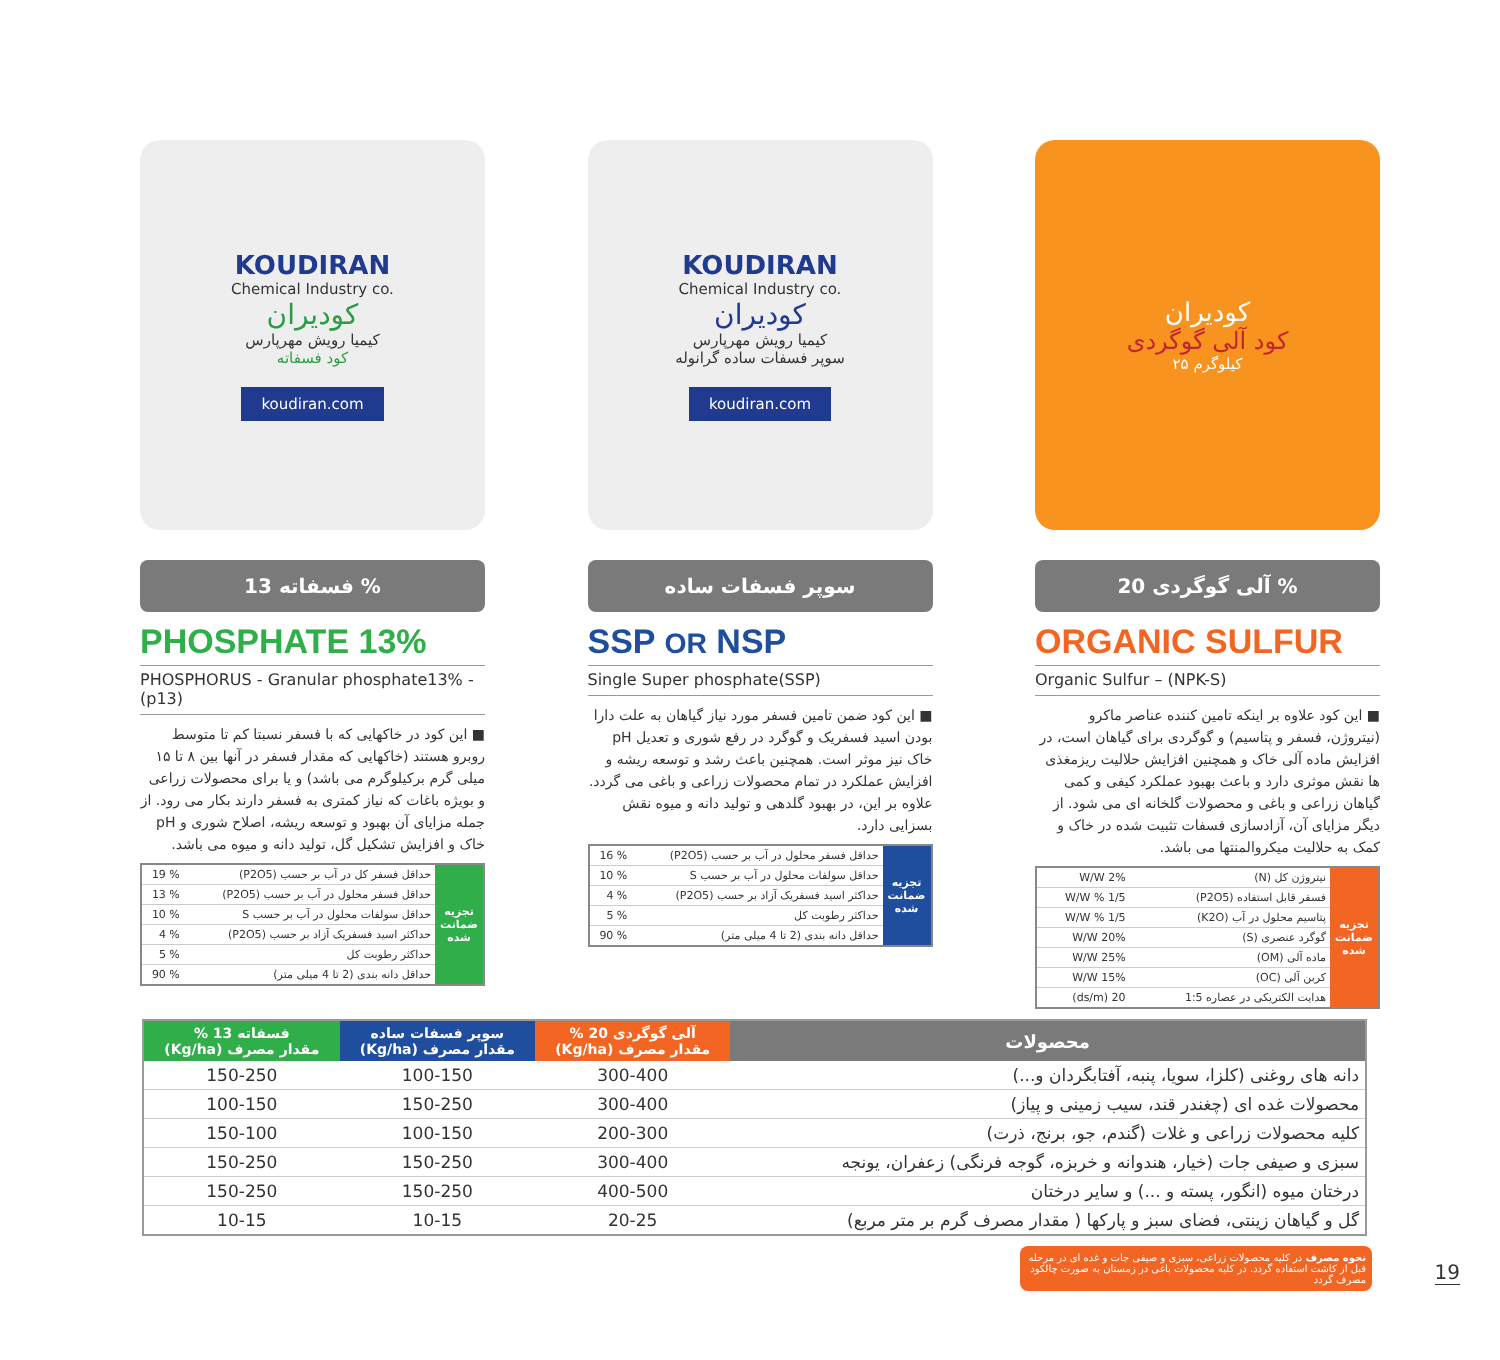KOUDIRAN
Chemical Industry co.
کودیران
کیمیا رویش مهرپارس
کود فسفاته
koudiran.com
فسفاته 13 %
PHOSPHATE 13%
PHOSPHORUS - Granular phosphate13% - (p13)
■ این کود در خاکهایی که با فسفر نسبتا کم تا متوسط روبرو هستند (خاکهایی که مقدار فسفر در آنها بین ۸ تا ۱۵ میلی گرم برکیلوگرم می باشد) و یا برای محصولات زراعی و بویژه باغات که نیاز کمتری به فسفر دارند بکار می رود. از جمله مزایای آن بهبود و توسعه ریشه، اصلاح شوری و pH خاک و افزایش تشکیل گل، تولید دانه و میوه می باشد.
| تجزیه ضمانت شده | حداقل فسفر کل در آب بر حسب (P2O5) | % 19 |
| | حداقل فسفر محلول در آب بر حسب (P2O5) | % 13 |
| | حداقل سولفات محلول در آب بر حسب S | % 10 |
| | حداکثر اسید فسفریک آزاد بر حسب (P2O5) | % 4 |
| | حداکثر رطوبت کل | % 5 |
| | حداقل دانه بندی (2 تا 4 میلی متر) | % 90 |
KOUDIRAN
Chemical Industry co.
کودیران
کیمیا رویش مهرپارس
سوپر فسفات ساده گرانوله
koudiran.com
سوپر فسفات ساده
SSP OR NSP
Single Super phosphate(SSP)
■ این کود ضمن تامین فسفر مورد نیاز گیاهان به علت دارا بودن اسید فسفریک و گوگرد در رفع شوری و تعدیل pH خاک نیز موثر است. همچنین باعث رشد و توسعه ریشه و افزایش عملکرد در تمام محصولات زراعی و باغی می گردد. علاوه بر این، در بهبود گلدهی و تولید دانه و میوه نقش بسزایی دارد.
| تجزیه ضمانت شده | حداقل فسفر محلول در آب بر حسب (P2O5) | % 16 |
| | حداقل سولفات محلول در آب بر حسب S | % 10 |
| | حداکثر اسید فسفریک آزاد بر حسب (P2O5) | % 4 |
| | حداکثر رطوبت کل | % 5 |
| | حداقل دانه بندی (2 تا 4 میلی متر) | % 90 |
کودیران
کود آلی گوگردی
۲۵ کیلوگرم
آلی گوگردی 20 %
ORGANIC SULFUR
Organic Sulfur – (NPK-S)
■ این کود علاوه بر اینکه تامین کننده عناصر ماکرو (نیتروژن، فسفر و پتاسیم) و گوگردی برای گیاهان است، در افزایش ماده آلی خاک و همچنین افزایش حلالیت ریزمغذی ها نقش موثری دارد و باعث بهبود عملکرد کیفی و کمی گیاهان زراعی و باغی و محصولات گلخانه ای می شود. از دیگر مزایای آن، آزادسازی فسفات تثبیت شده در خاک و کمک به حلالیت میکروالمنتها می باشد.
| تجزیه ضمانت شده | نیتروژن کل (N) | 2% W/W |
| | فسفر قابل استفاده (P2O5) | 1/5 % W/W |
| | پتاسیم محلول در آب (K2O) | 1/5 % W/W |
| | گوگرد عنصری (S) | 20% W/W |
| | ماده آلی (OM) | 25% W/W |
| | کربن آلی (OC) | 15% W/W |
| | هدایت الکتریکی در عصاره 1:5 | 20 (ds/m) |
| محصولات | آلی گوگردی 20 % مقدار مصرف (Kg/ha) | سوپر فسفات ساده مقدار مصرف (Kg/ha) | فسفاته 13 % مقدار مصرف (Kg/ha) |
| --- | --- | --- | --- |
| دانه های روغنی (کلزا، سویا، پنبه، آفتابگردان و...) | 300-400 | 100-150 | 150-250 |
| محصولات غده ای (چغندر قند، سیب زمینی و پیاز) | 300-400 | 150-250 | 100-150 |
| کلیه محصولات زراعی و غلات (گندم، جو، برنج، ذرت) | 200-300 | 100-150 | 150-100 |
| سبزی و صیفی جات (خیار، هندوانه و خربزه، گوجه فرنگی) زعفران، یونجه | 300-400 | 150-250 | 150-250 |
| درختان میوه (انگور، پسته و ...) و سایر درختان | 400-500 | 150-250 | 150-250 |
| گل و گیاهان زینتی، فضای سبز و پارکها ( مقدار مصرف گرم بر متر مربع) | 20-25 | 10-15 | 10-15 |
نحوه مصرف در کلیه محصولات زراعی، سبزی و صیفی جات و غده ای در مرحله قبل از کاشت استفاده گردد. در کلیه محصولات باغی در زمستان به صورت چالکود مصرف گردد
19